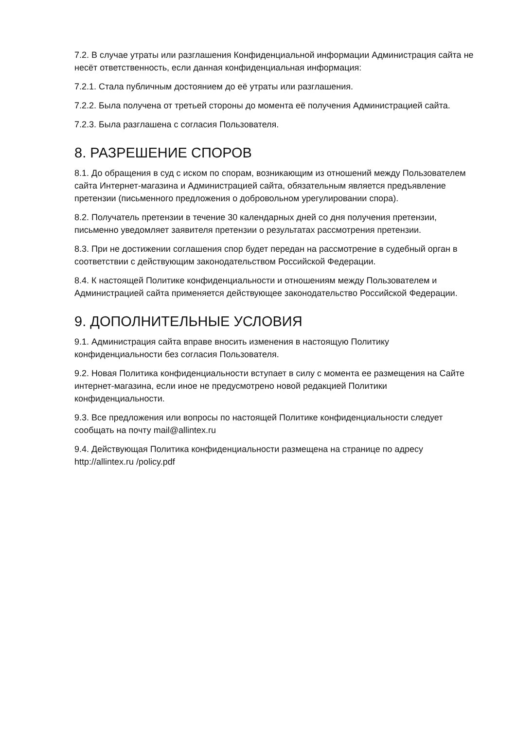7.2. В случае утраты или разглашения Конфиденциальной информации Администрация сайта не несёт ответственность, если данная конфиденциальная информация:
7.2.1. Стала публичным достоянием до её утраты или разглашения.
7.2.2. Была получена от третьей стороны до момента её получения Администрацией сайта.
7.2.3. Была разглашена с согласия Пользователя.
8. РАЗРЕШЕНИЕ СПОРОВ
8.1. До обращения в суд с иском по спорам, возникающим из отношений между Пользователем сайта Интернет-магазина и Администрацией сайта, обязательным является предъявление претензии (письменного предложения о добровольном урегулировании спора).
8.2. Получатель претензии в течение 30 календарных дней со дня получения претензии, письменно уведомляет заявителя претензии о результатах рассмотрения претензии.
8.3. При не достижении соглашения спор будет передан на рассмотрение в судебный орган в соответствии с действующим законодательством Российской Федерации.
8.4. К настоящей Политике конфиденциальности и отношениям между Пользователем и Администрацией сайта применяется действующее законодательство Российской Федерации.
9. ДОПОЛНИТЕЛЬНЫЕ УСЛОВИЯ
9.1. Администрация сайта вправе вносить изменения в настоящую Политику конфиденциальности без согласия Пользователя.
9.2. Новая Политика конфиденциальности вступает в силу с момента ее размещения на Сайте интернет-магазина, если иное не предусмотрено новой редакцией Политики конфиденциальности.
9.3. Все предложения или вопросы по настоящей Политике конфиденциальности следует сообщать на почту mail@allintex.ru
9.4. Действующая Политика конфиденциальности размещена на странице по адресу http://allintex.ru /policy.pdf